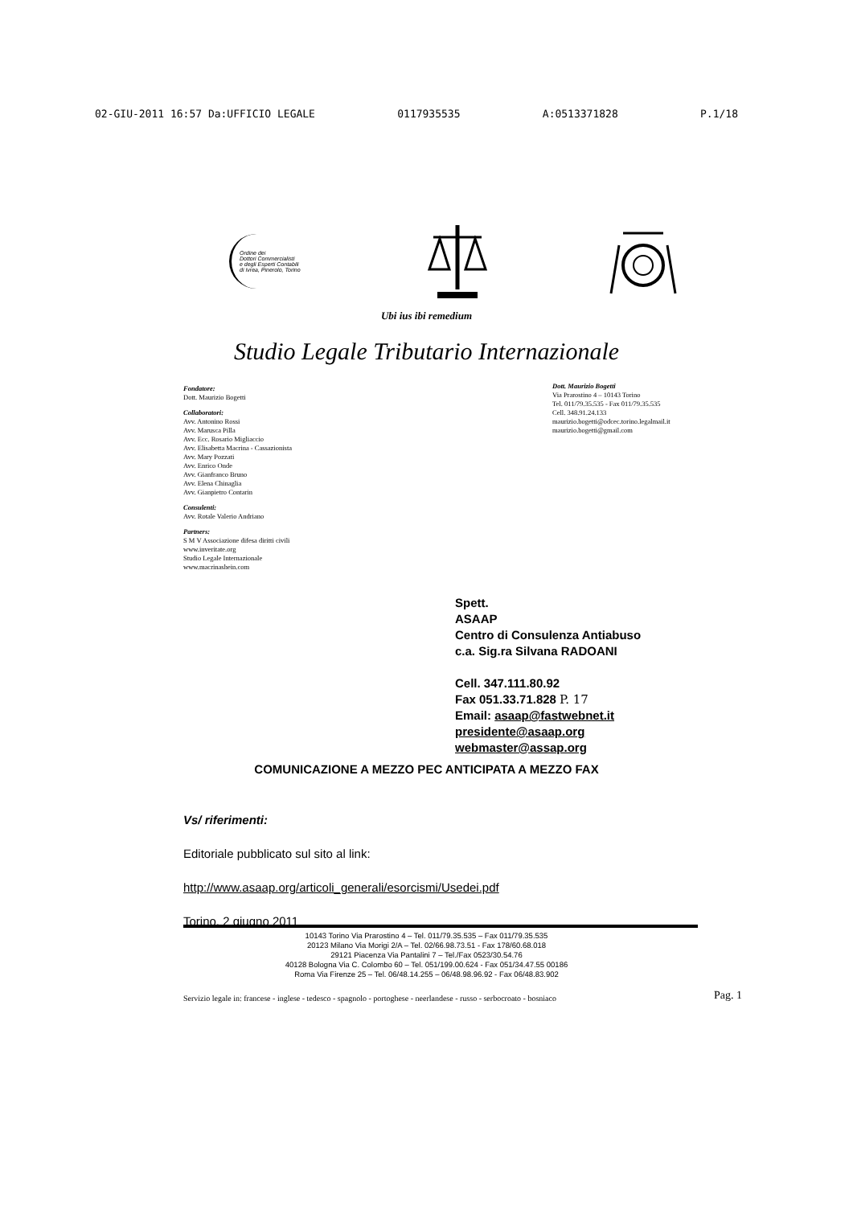02-GIU-2011 16:57 Da:UFFICIO LEGALE 0117935535 A:0513371828 P.1/18
Ordine dei
Dottori Commercialisti
e degli Esperti Contabili
di Ivrea, Pinerolo, Torino
Ubi ius ibi remedium
Studio Legale Tributario Internazionale
Fondatore:
Dott. Maurizio Bogetti
Collaboratori:
Avv. Antonino Rossi
Avv. Marusca Pilla
Avv. Ecc. Rosario Migliaccio
Avv. Elisabetta Macrina - Cassazionista
Avv. Mary Pozzati
Avv. Enrico Onde
Avv. Gianfranco Bruno
Avv. Elena Chinaglia
Avv. Gianpietro Contarin
Consulenti:
Avv. Rotale Valerio Andriano
Partners:
S M V Associazione difesa diritti civili
www.inveritate.org
Studio Legale Internazionale
www.macrinashein.com
Dott. Maurizio Bogetti
Via Prarostino 4 – 10143 Torino
Tel. 011/79.35.535 - Fax 011/79.35.535
Cell. 348.91.24.133
maurizio.bogetti@odcec.torino.legalmail.it
maurizio.bogetti@gmail.com
Spett.
ASAAP
Centro di Consulenza Antiabuso
c.a. Sig.ra Silvana RADOANI
Cell. 347.111.80.92
Fax 051.33.71.828 P. 17
Email: asaap@fastwebnet.it
presidente@asaap.org
webmaster@assap.org
COMUNICAZIONE A MEZZO PEC ANTICIPATA A MEZZO FAX
Vs/ riferimenti:
Editoriale pubblicato sul sito al link:
http://www.asaap.org/articoli_generali/esorcismi/Usedei.pdf
Torino, 2 giugno 2011
10143 Torino Via Prarostino 4 – Tel. 011/79.35.535 – Fax 011/79.35.535
20123 Milano Via Morigi 2/A – Tel. 02/66.98.73.51 - Fax 178/60.68.018
29121 Piacenza Via Pantalini 7 – Tel./Fax 0523/30.54.76
40128 Bologna Via C. Colombo 60 – Tel. 051/199.00.624 - Fax 051/34.47.55 00186
Roma Via Firenze 25 – Tel. 06/48.14.255 – 06/48.98.96.92 - Fax 06/48.83.902
Servizio legale in: francese - inglese - tedesco - spagnolo - portoghese - neerlandese - russo - serbocroato - bosniaco
Pag. 1